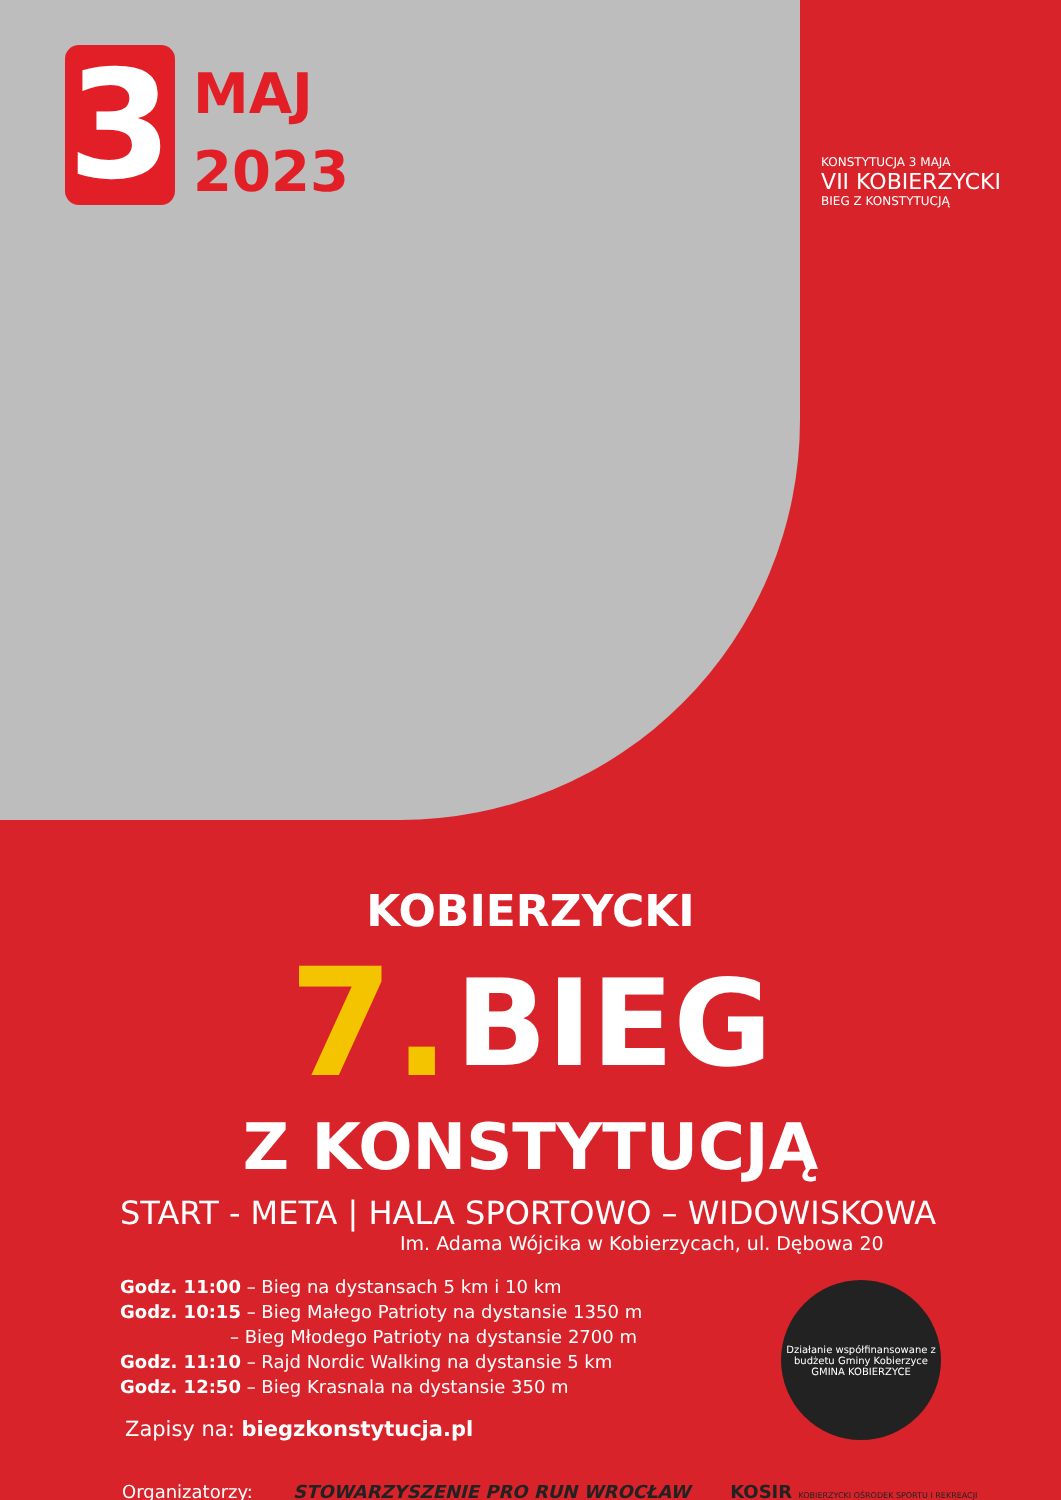3
MAJ
2023
KONSTYTUCJA 3 MAJA
VII KOBIERZYCKI
BIEG Z KONSTYTUCJĄ
KOBIERZYCKI
7. BIEG
Z KONSTYTUCJĄ
START - META | HALA SPORTOWO – WIDOWISKOWA
Im. Adama Wójcika w Kobierzycach, ul. Dębowa 20
Godz. 11:00 – Bieg na dystansach 5 km i 10 km
Godz. 10:15 – Bieg Małego Patrioty na dystansie 1350 m
– Bieg Młodego Patrioty na dystansie 2700 m
Godz. 11:10 – Rajd Nordic Walking na dystansie 5 km
Godz. 12:50 – Bieg Krasnala na dystansie 350 m
Zapisy na: biegzkonstytucja.pl
Organizatorzy: STOWARZYSZENIE PRO RUN WROCŁAW KOSIR KOBIERZYCKI OŚRODEK SPORTU I REKREACJI
Działanie współfinansowane z budżetu Gminy Kobierzyce
GMINA KOBIERZYCE